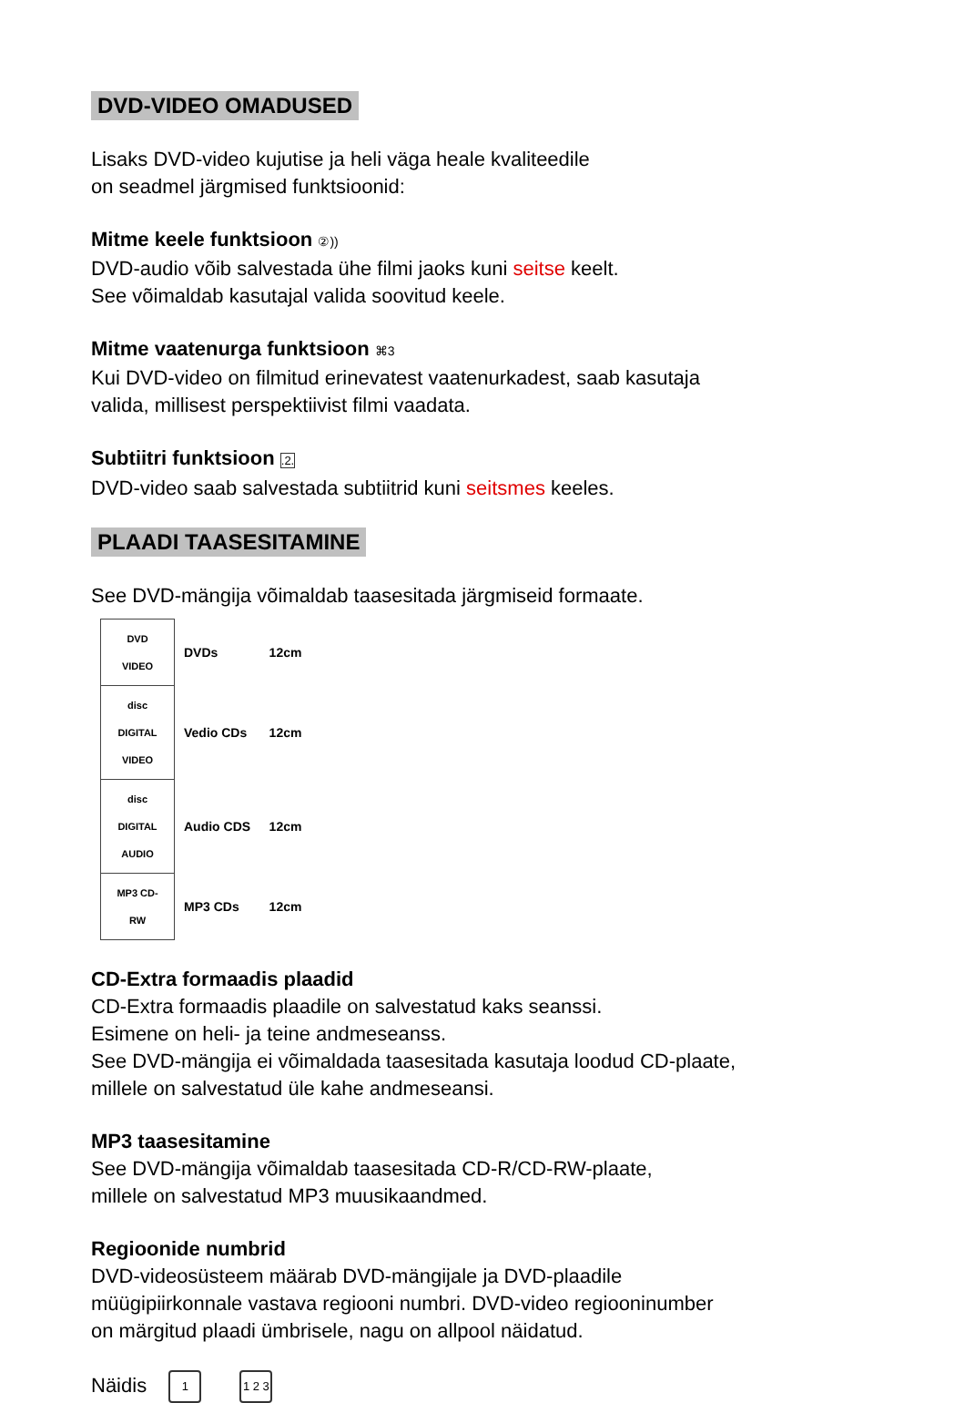DVD-VIDEO OMADUSED
Lisaks DVD-video kujutise ja heli väga heale kvaliteedile
on seadmel järgmised funktsioonid:
Mitme keele funktsioon ②))
DVD-audio võib salvestada ühe filmi jaoks kuni seitse keelt.
See võimaldab kasutajal valida soovitud keele.
Mitme vaatenurga funktsioon ⌘3
Kui DVD-video on filmitud erinevatest vaatenurkadest, saab kasutaja
valida, millisest perspektiivist filmi vaadata.
Subtiitri funktsioon .2.
DVD-video saab salvestada subtiitrid kuni seitsmes keeles.
PLAADI TAASESITAMINE
See DVD-mängija võimaldab taasesitada järgmiseid formaate.
| DVD VIDEO | DVDs | 12cm |
| disc DIGITAL VIDEO | Vedio CDs | 12cm |
| disc DIGITAL AUDIO | Audio CDS | 12cm |
| MP3 CD-RW | MP3 CDs | 12cm |
CD-Extra formaadis plaadid
CD-Extra formaadis plaadile on salvestatud kaks seanssi.
Esimene on heli- ja teine andmeseanss.
See DVD-mängija ei võimaldada taasesitada kasutaja loodud CD-plaate,
millele on salvestatud üle kahe andmeseansi.
MP3 taasesitamine
See DVD-mängija võimaldab taasesitada CD-R/CD-RW-plaate,
millele on salvestatud MP3 muusikaandmed.
Regioonide numbrid
DVD-videosüsteem määrab DVD-mängijale ja DVD-plaadile
müügipiirkonnale vastava regiooni numbri. DVD-video regiooninumber
on märgitud plaadi ümbrisele, nagu on allpool näidatud.
Näidis 1 1 2 3